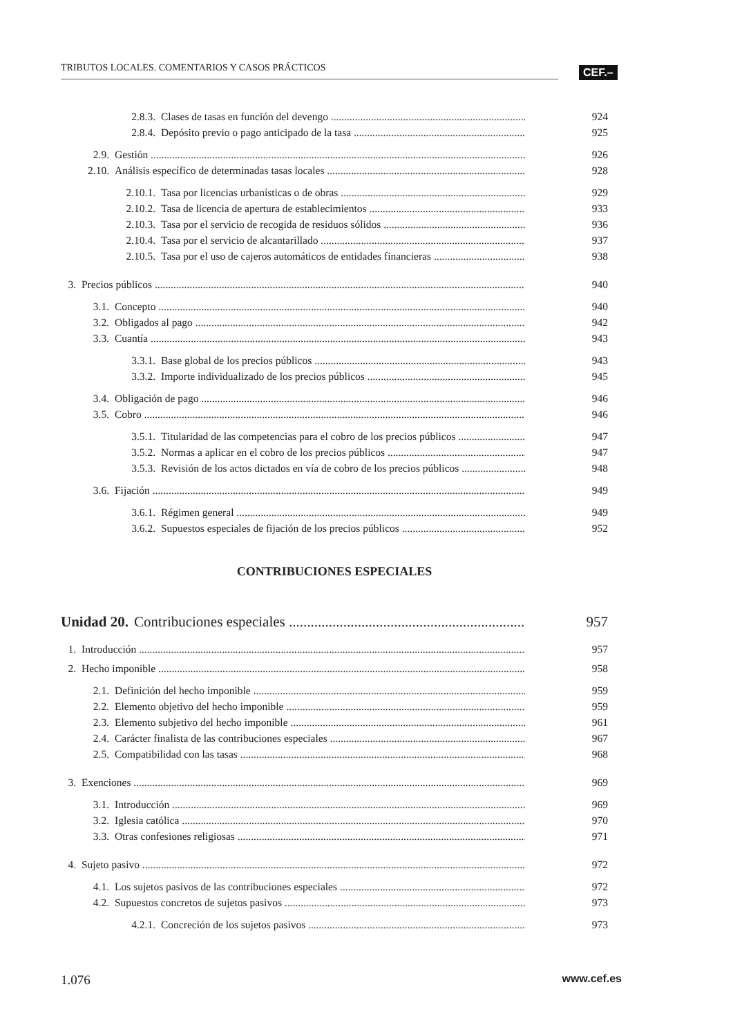TRIBUTOS LOCALES. COMENTARIOS Y CASOS PRÁCTICOS CEF.–
2.8.3. Clases de tasas en función del devengo 924
2.8.4. Depósito previo o pago anticipado de la tasa 925
2.9. Gestión 926
2.10. Análisis específico de determinadas tasas locales 928
2.10.1. Tasa por licencias urbanísticas o de obras 929
2.10.2. Tasa de licencia de apertura de establecimientos 933
2.10.3. Tasa por el servicio de recogida de residuos sólidos 936
2.10.4. Tasa por el servicio de alcantarillado 937
2.10.5. Tasa por el uso de cajeros automáticos de entidades financieras 938
3. Precios públicos 940
3.1. Concepto 940
3.2. Obligados al pago 942
3.3. Cuantía 943
3.3.1. Base global de los precios públicos 943
3.3.2. Importe individualizado de los precios públicos 945
3.4. Obligación de pago 946
3.5. Cobro 946
3.5.1. Titularidad de las competencias para el cobro de los precios públicos 947
3.5.2. Normas a aplicar en el cobro de los precios públicos 947
3.5.3. Revisión de los actos dictados en vía de cobro de los precios públicos 948
3.6. Fijación 949
3.6.1. Régimen general 949
3.6.2. Supuestos especiales de fijación de los precios públicos 952
CONTRIBUCIONES ESPECIALES
Unidad 20. Contribuciones especiales 957
1. Introducción 957
2. Hecho imponible 958
2.1. Definición del hecho imponible 959
2.2. Elemento objetivo del hecho imponible 959
2.3. Elemento subjetivo del hecho imponible 961
2.4. Carácter finalista de las contribuciones especiales 967
2.5. Compatibilidad con las tasas 968
3. Exenciones 969
3.1. Introducción 969
3.2. Iglesia católica 970
3.3. Otras confesiones religiosas 971
4. Sujeto pasivo 972
4.1. Los sujetos pasivos de las contribuciones especiales 972
4.2. Supuestos concretos de sujetos pasivos 973
4.2.1. Concreción de los sujetos pasivos 973
1.076 www.cef.es